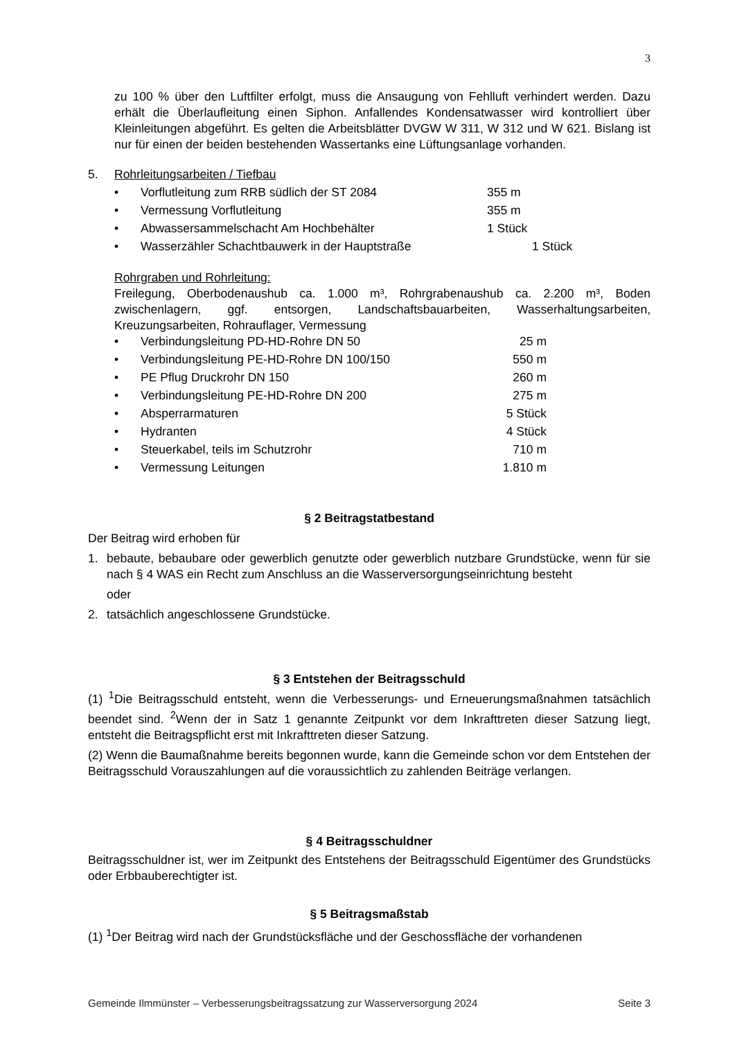3
zu 100 % über den Luftfilter erfolgt, muss die Ansaugung von Fehlluft verhindert werden. Dazu erhält die Überlaufleitung einen Siphon. Anfallendes Kondensatwasser wird kontrolliert über Kleinleitungen abgeführt. Es gelten die Arbeitsblätter DVGW W 311, W 312 und W 621. Bislang ist nur für einen der beiden bestehenden Wassertanks eine Lüftungsanlage vorhanden.
5. Rohrleitungsarbeiten / Tiefbau
• Vorflutleitung zum RRB südlich der ST 2084 355 m
• Vermessung Vorflutleitung 355 m
• Abwassersammelschacht Am Hochbehälter 1 Stück
• Wasserzähler Schachtbauwerk in der Hauptstraße 1 Stück
Rohrgraben und Rohrleitung:
Freilegung, Oberbodenaushub ca. 1.000 m³, Rohrgrabenaushub ca. 2.200 m³, Boden zwischenlagern, ggf. entsorgen, Landschaftsbauarbeiten, Wasserhaltungsarbeiten, Kreuzungsarbeiten, Rohrauflager, Vermessung
• Verbindungsleitung PD-HD-Rohre DN 50 25 m
• Verbindungsleitung PE-HD-Rohre DN 100/150 550 m
• PE Pflug Druckrohr DN 150 260 m
• Verbindungsleitung PE-HD-Rohre DN 200 275 m
• Absperrarmaturen 5 Stück
• Hydranten 4 Stück
• Steuerkabel, teils im Schutzrohr 710 m
• Vermessung Leitungen 1.810 m
§ 2 Beitragstatbestand
Der Beitrag wird erhoben für
1. bebaute, bebaubare oder gewerblich genutzte oder gewerblich nutzbare Grundstücke, wenn für sie nach § 4 WAS ein Recht zum Anschluss an die Wasserversorgungseinrichtung besteht
oder
2. tatsächlich angeschlossene Grundstücke.
§ 3 Entstehen der Beitragsschuld
(1) <sup>1</sup>Die Beitragsschuld entsteht, wenn die Verbesserungs- und Erneuerungsmaßnahmen tatsächlich beendet sind. <sup>2</sup>Wenn der in Satz 1 genannte Zeitpunkt vor dem Inkrafttreten dieser Satzung liegt, entsteht die Beitragspflicht erst mit Inkrafttreten dieser Satzung.
(2) Wenn die Baumaßnahme bereits begonnen wurde, kann die Gemeinde schon vor dem Entstehen der Beitragsschuld Vorauszahlungen auf die voraussichtlich zu zahlenden Beiträge verlangen.
§ 4 Beitragsschuldner
Beitragsschuldner ist, wer im Zeitpunkt des Entstehens der Beitragsschuld Eigentümer des Grundstücks oder Erbbauberechtigter ist.
§ 5 Beitragsmaßstab
(1) <sup>1</sup>Der Beitrag wird nach der Grundstücksfläche und der Geschossfläche der vorhandenen
Gemeinde Ilmmünster – Verbesserungsbeitragssatzung zur Wasserversorgung 2024 Seite 3